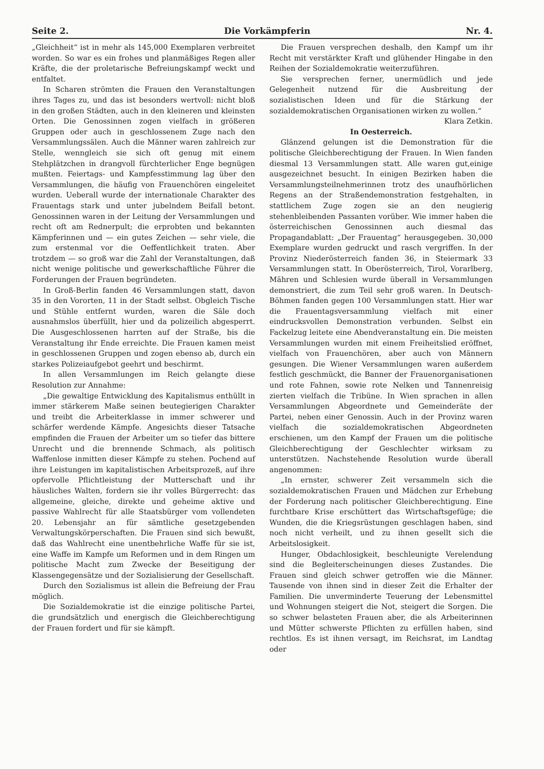Seite 2. Die Vorkämpferin Nr. 4.
„Gleichheit“ ist in mehr als 145,000 Exemplaren verbreitet worden. So war es ein frohes und planmäßiges Regen aller Kräfte, die der proletarische Befreiungskampf weckt und entfaltet.
In Scharen strömten die Frauen den Veranstaltungen ihres Tages zu, und das ist besonders wertvoll: nicht bloß in den großen Städten, auch in den kleineren und kleinsten Orten. Die Genossinnen zogen vielfach in größeren Gruppen oder auch in geschlossenem Zuge nach den Versammlungssälen. Auch die Männer waren zahlreich zur Stelle, wenngleich sie sich oft genug mit einem Stehplätzchen in drangvoll fürchterlicher Enge begnügen mußten. Feiertags- und Kampfesstimmung lag über den Versammlungen, die häufig von Frauenchören eingeleitet wurden. Ueberall wurde der internationale Charakter des Frauentags stark und unter jubelndem Beifall betont. Genossinnen waren in der Leitung der Versammlungen und recht oft am Rednerpult; die erprobten und bekannten Kämpferinnen und — ein gutes Zeichen — sehr viele, die zum erstenmal vor die Oeffentlichkeit traten. Aber trotzdem — so groß war die Zahl der Veranstaltungen, daß nicht wenige politische und gewerkschaftliche Führer die Forderungen der Frauen begründeten.
In Groß-Berlin fanden 46 Versammlungen statt, davon 35 in den Vororten, 11 in der Stadt selbst. Obgleich Tische und Stühle entfernt wurden, waren die Säle doch ausnahmslos überfüllt, hier und da polizeilich abgesperrt. Die Ausgeschlossenen harrten auf der Straße, bis die Veranstaltung ihr Ende erreichte. Die Frauen kamen meist in geschlossenen Gruppen und zogen ebenso ab, durch ein starkes Polizeiaufgebot geehrt und beschirmt.
In allen Versammlungen im Reich gelangte diese Resolution zur Annahme:
„Die gewaltige Entwicklung des Kapitalismus enthüllt in immer stärkerem Maße seinen beutegierigen Charakter und treibt die Arbeiterklasse in immer schwerer und schärfer werdende Kämpfe. Angesichts dieser Tatsache empfinden die Frauen der Arbeiter um so tiefer das bittere Unrecht und die brennende Schmach, als politisch Waffenlose inmitten dieser Kämpfe zu stehen. Pochend auf ihre Leistungen im kapitalistischen Arbeitsprozeß, auf ihre opfervolle Pflichtleistung der Mutterschaft und ihr häusliches Walten, fordern sie ihr volles Bürgerrecht: das allgemeine, gleiche, direkte und geheime aktive und passive Wahlrecht für alle Staatsbürger vom vollendeten 20. Lebensjahr an für sämtliche gesetzgebenden Verwaltungskörperschaften. Die Frauen sind sich bewußt, daß das Wahlrecht eine unentbehrliche Waffe für sie ist, eine Waffe im Kampfe um Reformen und in dem Ringen um politische Macht zum Zwecke der Beseitigung der Klassengegensätze und der Sozialisierung der Gesellschaft.
Durch den Sozialismus ist allein die Befreiung der Frau möglich.
Die Sozialdemokratie ist die einzige politische Partei, die grundsätzlich und energisch die Gleichberechtigung der Frauen fordert und für sie kämpft.
Die Frauen versprechen deshalb, den Kampf um ihr Recht mit verstärkter Kraft und glühender Hingabe in den Reihen der Sozialdemokratie weiterzuführen.
Sie versprechen ferner, unermüdlich und jede Gelegenheit nutzend für die Ausbreitung der sozialistischen Ideen und für die Stärkung der sozialdemokratischen Organisationen wirken zu wollen.“
Klara Zetkin.
In Oesterreich.
Glänzend gelungen ist die Demonstration für die politische Gleichberechtigung der Frauen. In Wien fanden diesmal 13 Versammlungen statt. Alle waren gut,einige ausgezeichnet besucht. In einigen Bezirken haben die Versammlungsteilnehmerinnen trotz des unaufhörlichen Regens an der Straßendemonstration festgehalten, in stattlichem Zuge zogen sie an den neugierig stehenbleibenden Passanten vorüber. Wie immer haben die österreichischen Genossinnen auch diesmal das Propagandablatt: „Der Frauentag“ herausgegeben. 30,000 Exemplare wurden gedruckt und rasch vergriffen. In der Provinz Niederösterreich fanden 36, in Steiermark 33 Versammlungen statt. In Oberösterreich, Tirol, Vorarlberg, Mähren und Schlesien wurde überall in Versammlungen demonstriert, die zum Teil sehr groß waren. In Deutsch-Böhmen fanden gegen 100 Versammlungen statt. Hier war die Frauentagsversammlung vielfach mit einer eindrucksvollen Demonstration verbunden. Selbst ein Fackelzug leitete eine Abendveranstaltung ein. Die meisten Versammlungen wurden mit einem Freiheitslied eröffnet, vielfach von Frauenchören, aber auch von Männern gesungen. Die Wiener Versammlungen waren außerdem festlich geschmückt, die Banner der Frauenorganisationen und rote Fahnen, sowie rote Nelken und Tannenreisig zierten vielfach die Tribüne. In Wien sprachen in allen Versammlungen Abgeordnete und Gemeinderäte der Partei, neben einer Genossin. Auch in der Provinz waren vielfach die sozialdemokratischen Abgeordneten erschienen, um den Kampf der Frauen um die politische Gleichberechtigung der Geschlechter wirksam zu unterstützen. Nachstehende Resolution wurde überall angenommen:
„In ernster, schwerer Zeit versammeln sich die sozialdemokratischen Frauen und Mädchen zur Erhebung der Forderung nach politischer Gleichberechtigung. Eine furchtbare Krise erschüttert das Wirtschaftsgefüge; die Wunden, die die Kriegsrüstungen geschlagen haben, sind noch nicht verheilt, und zu ihnen gesellt sich die Arbeitslosigkeit.
Hunger, Obdachlosigkeit, beschleunigte Verelendung sind die Begleiterscheinungen dieses Zustandes. Die Frauen sind gleich schwer getroffen wie die Männer. Tausende von ihnen sind in dieser Zeit die Erhalter der Familien. Die unverminderte Teuerung der Lebensmittel und Wohnungen steigert die Not, steigert die Sorgen. Die so schwer belasteten Frauen aber, die als Arbeiterinnen und Mütter schwerste Pflichten zu erfüllen haben, sind rechtlos. Es ist ihnen versagt, im Reichsrat, im Landtag oder